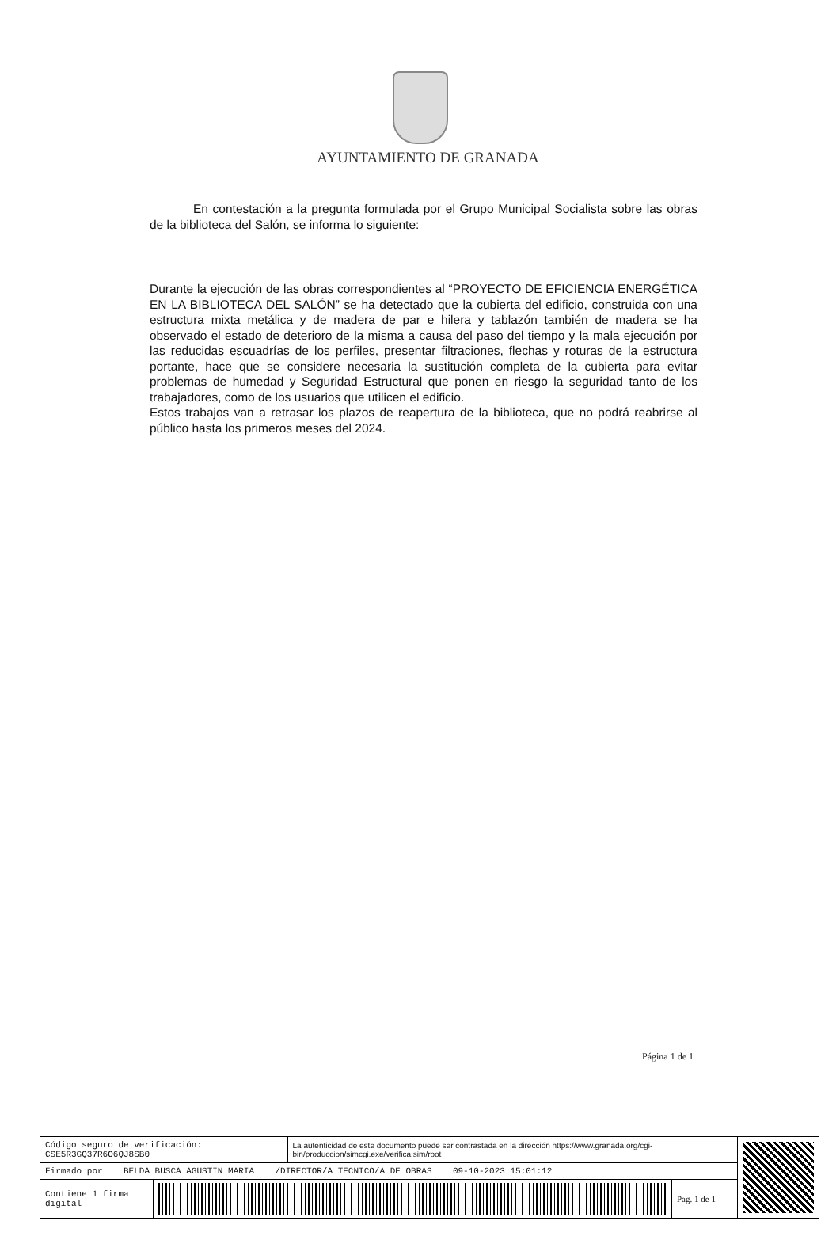AYUNTAMIENTO DE GRANADA
En contestación a la pregunta formulada por el Grupo Municipal Socialista sobre las obras de la biblioteca del Salón, se informa lo siguiente:
Durante la ejecución de las obras correspondientes al “PROYECTO DE EFICIENCIA ENERGÉTICA EN LA BIBLIOTECA DEL SALÓN” se ha detectado que la cubierta del edificio, construida con una estructura mixta metálica y de madera de par e hilera y tablazón también de madera se ha observado el estado de deterioro de la misma a causa del paso del tiempo y la mala ejecución por las reducidas escuadrías de los perfiles, presentar filtraciones, flechas y roturas de la estructura portante, hace que se considere necesaria la sustitución completa de la cubierta para evitar problemas de humedad y Seguridad Estructural que ponen en riesgo la seguridad tanto de los trabajadores, como de los usuarios que utilicen el edificio.
Estos trabajos van a retrasar los plazos de reapertura de la biblioteca, que no podrá reabrirse al público hasta los primeros meses del 2024.
Página 1 de 1
| Código seguro de verificación: CSE5R3GQ37R6O6QJ8SB0 | | La autenticidad de este documento puede ser contrastada en la dirección https://www.granada.org/cgi-bin/produccion/simcgi.exe/verifica.sim/root | | |
| Firmado por BELDA BUSCA AGUSTIN MARIA /DIRECTOR/A TECNICO/A DE OBRAS 09-10-2023 15:01:12 | | | | |
| Contiene 1 firma digital | | | Pag. 1 de 1 | |